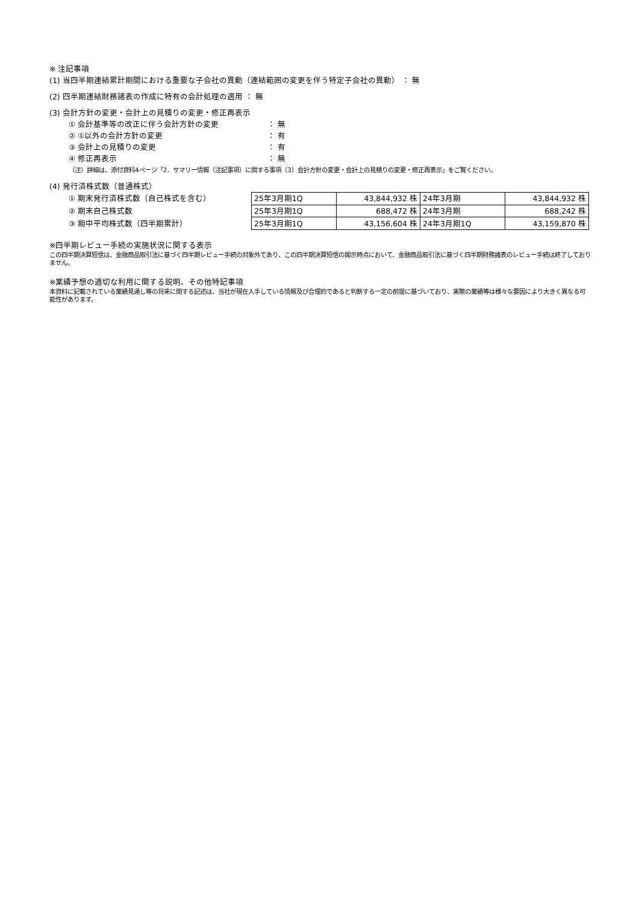※ 注記事項
(1) 当四半期連結累計期間における重要な子会社の異動（連結範囲の変更を伴う特定子会社の異動） ： 無
(2) 四半期連結財務諸表の作成に特有の会計処理の適用 ： 無
(3) 会計方針の変更・会計上の見積りの変更・修正再表示
① 会計基準等の改正に伴う会計方針の変更 ： 無
② ①以外の会計方針の変更 ： 有
③ 会計上の見積りの変更 ： 有
④ 修正再表示 ： 無
（注）詳細は、添付資料4ページ「2．サマリー情報（注記事項）に関する事項（3）会計方針の変更・会計上の見積りの変更・修正再表示」をご覧ください。
(4) 発行済株式数（普通株式）
① 期末発行済株式数（自己株式を含む）
② 期末自己株式数
③ 期中平均株式数（四半期累計）
| 25年3月期1Q | 43,844,932 株 | 24年3月期 | 43,844,932 株 |
| 25年3月期1Q | 688,472 株 | 24年3月期 | 688,242 株 |
| 25年3月期1Q | 43,156,604 株 | 24年3月期1Q | 43,159,870 株 |
※四半期レビュー手続の実施状況に関する表示
この四半期決算短信は、金融商品取引法に基づく四半期レビュー手続の対象外であり、この四半期決算短信の開示時点において、金融商品取引法に基づく四半期財務諸表のレビュー手続は終了しておりません。
※業績予想の適切な利用に関する説明、その他特記事項
本資料に記載されている業績見通し等の将来に関する記述は、当社が現在入手している情報及び合理的であると判断する一定の前提に基づいており、実際の業績等は様々な要因により大きく異なる可能性があります。